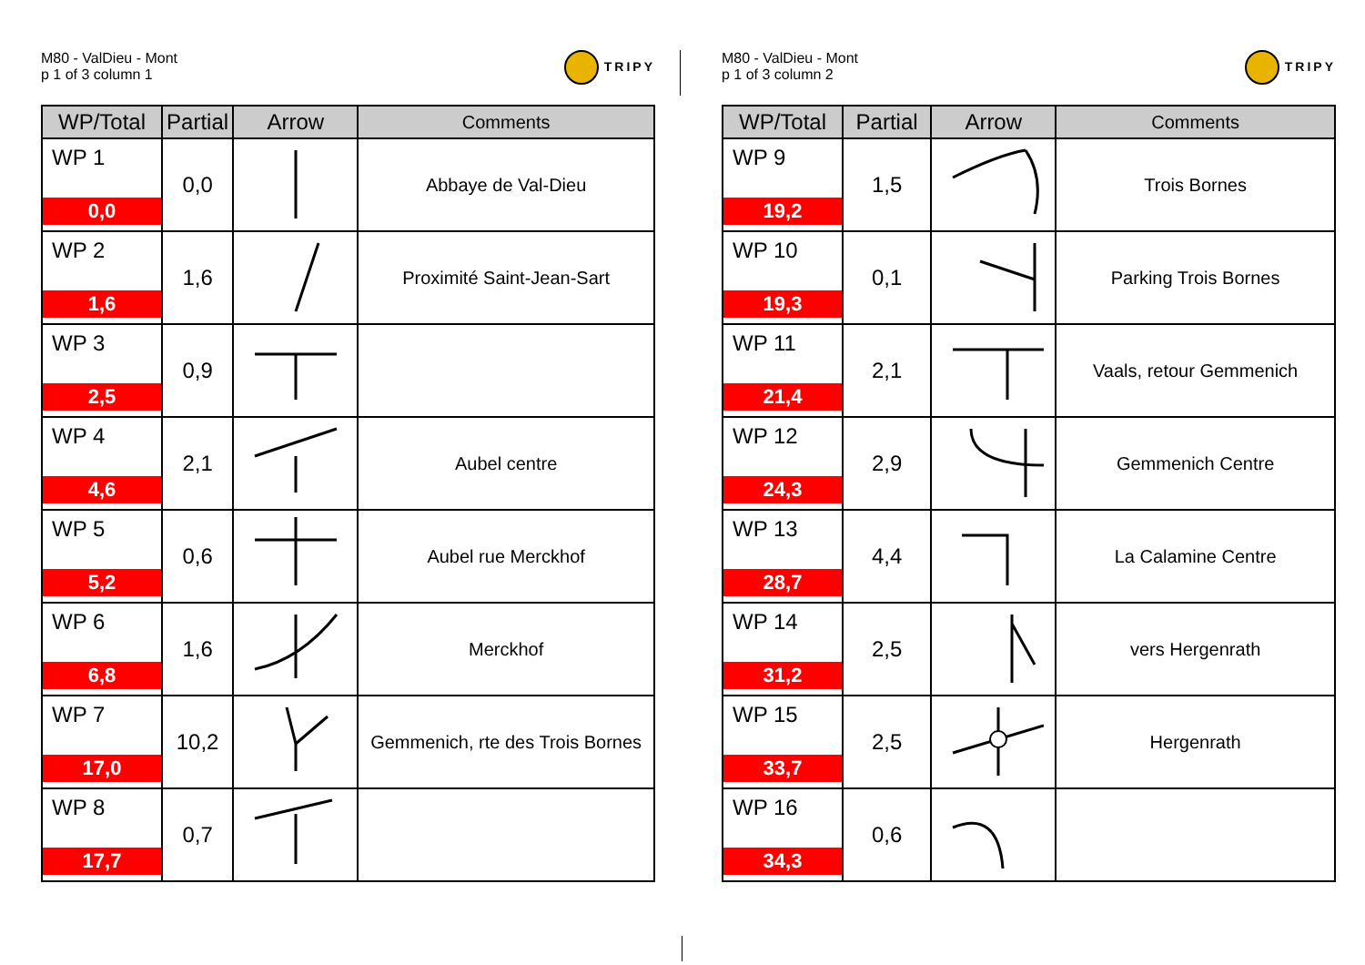M80 - ValDieu - Mont
p 1 of 3 column 1
TRIPY
| WP/Total | Partial | Arrow | Comments |
| --- | --- | --- | --- |
| WP 1 0,0 | 0,0 | | Abbaye de Val-Dieu |
| WP 2 1,6 | 1,6 | | Proximité Saint-Jean-Sart |
| WP 3 2,5 | 0,9 | | |
| WP 4 4,6 | 2,1 | | Aubel centre |
| WP 5 5,2 | 0,6 | | Aubel rue Merckhof |
| WP 6 6,8 | 1,6 | | Merckhof |
| WP 7 17,0 | 10,2 | | Gemmenich, rte des Trois Bornes |
| WP 8 17,7 | 0,7 | | |
M80 - ValDieu - Mont
p 1 of 3 column 2
TRIPY
| WP/Total | Partial | Arrow | Comments |
| --- | --- | --- | --- |
| WP 9 19,2 | 1,5 | | Trois Bornes |
| WP 10 19,3 | 0,1 | | Parking Trois Bornes |
| WP 11 21,4 | 2,1 | | Vaals, retour Gemmenich |
| WP 12 24,3 | 2,9 | | Gemmenich Centre |
| WP 13 28,7 | 4,4 | | La Calamine Centre |
| WP 14 31,2 | 2,5 | | vers Hergenrath |
| WP 15 33,7 | 2,5 | | Hergenrath |
| WP 16 34,3 | 0,6 | | |